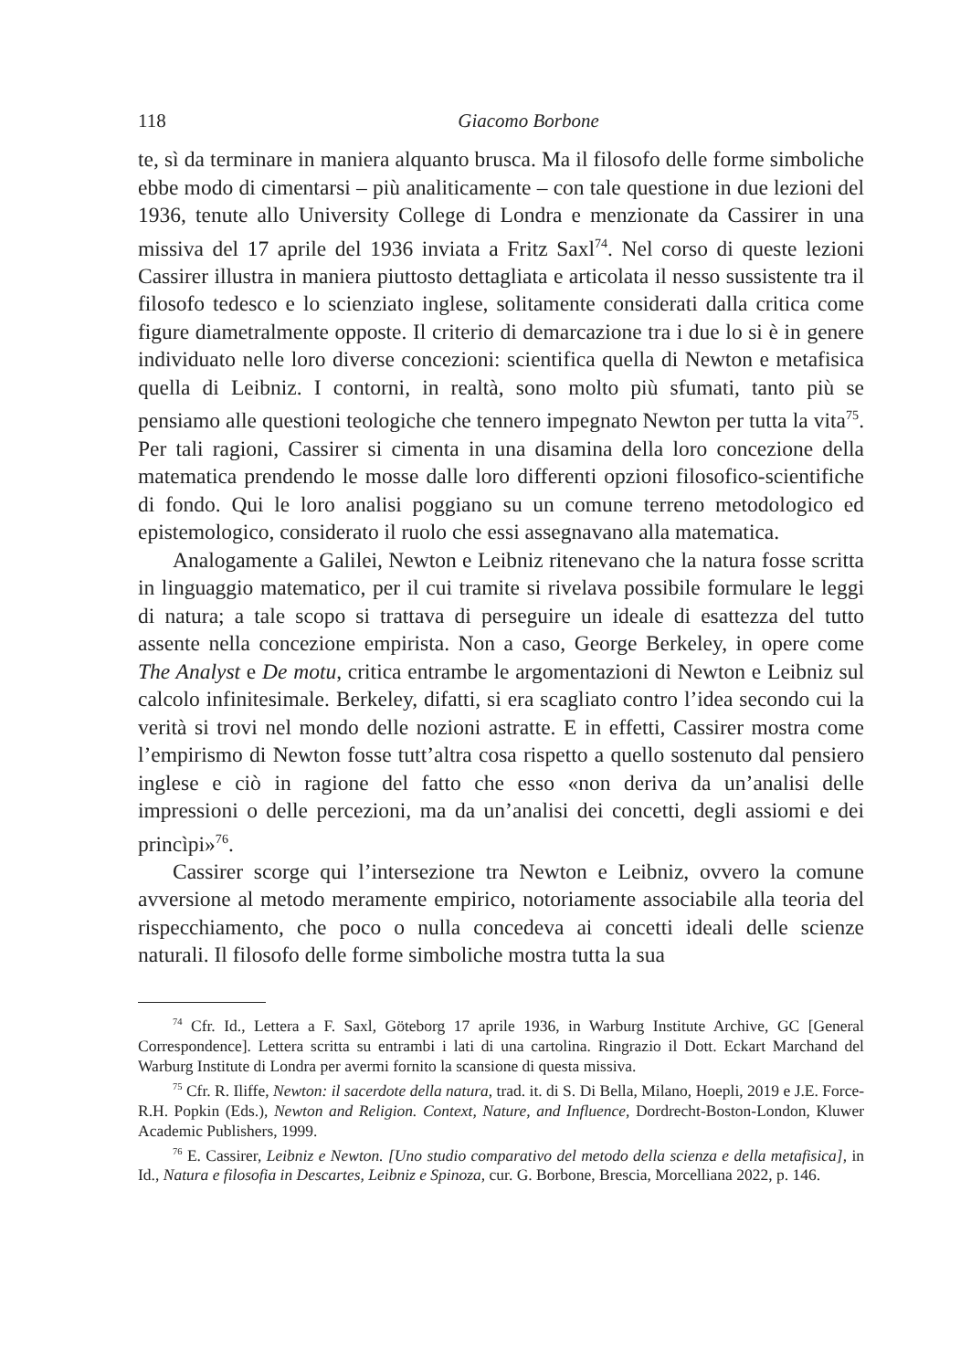118 Giacomo Borbone
te, sì da terminare in maniera alquanto brusca. Ma il filosofo delle forme simboliche ebbe modo di cimentarsi – più analiticamente – con tale questione in due lezioni del 1936, tenute allo University College di Londra e menzionate da Cassirer in una missiva del 17 aprile del 1936 inviata a Fritz Saxl<sup>74</sup>. Nel corso di queste lezioni Cassirer illustra in maniera piuttosto dettagliata e articolata il nesso sussistente tra il filosofo tedesco e lo scienziato inglese, solitamente considerati dalla critica come figure diametralmente opposte. Il criterio di demarcazione tra i due lo si è in genere individuato nelle loro diverse concezioni: scientifica quella di Newton e metafisica quella di Leibniz. I contorni, in realtà, sono molto più sfumati, tanto più se pensiamo alle questioni teologiche che tennero impegnato Newton per tutta la vita<sup>75</sup>. Per tali ragioni, Cassirer si cimenta in una disamina della loro concezione della matematica prendendo le mosse dalle loro differenti opzioni filosofico-scientifiche di fondo. Qui le loro analisi poggiano su un comune terreno metodologico ed epistemologico, considerato il ruolo che essi assegnavano alla matematica.
Analogamente a Galilei, Newton e Leibniz ritenevano che la natura fosse scritta in linguaggio matematico, per il cui tramite si rivelava possibile formulare le leggi di natura; a tale scopo si trattava di perseguire un ideale di esattezza del tutto assente nella concezione empirista. Non a caso, George Berkeley, in opere come The Analyst e De motu, critica entrambe le argomentazioni di Newton e Leibniz sul calcolo infinitesimale. Berkeley, difatti, si era scagliato contro l’idea secondo cui la verità si trovi nel mondo delle nozioni astratte. E in effetti, Cassirer mostra come l’empirismo di Newton fosse tutt’altra cosa rispetto a quello sostenuto dal pensiero inglese e ciò in ragione del fatto che esso «non deriva da un’analisi delle impressioni o delle percezioni, ma da un’analisi dei concetti, degli assiomi e dei princìpi»<sup>76</sup>.
Cassirer scorge qui l’intersezione tra Newton e Leibniz, ovvero la comune avversione al metodo meramente empirico, notoriamente associabile alla teoria del rispecchiamento, che poco o nulla concedeva ai concetti ideali delle scienze naturali. Il filosofo delle forme simboliche mostra tutta la sua
<sup>74</sup> Cfr. Id., Lettera a F. Saxl, Göteborg 17 aprile 1936, in Warburg Institute Archive, GC [General Correspondence]. Lettera scritta su entrambi i lati di una cartolina. Ringrazio il Dott. Eckart Marchand del Warburg Institute di Londra per avermi fornito la scansione di questa missiva.
<sup>75</sup> Cfr. R. Iliffe, Newton: il sacerdote della natura, trad. it. di S. Di Bella, Milano, Hoepli, 2019 e J.E. Force-R.H. Popkin (Eds.), Newton and Religion. Context, Nature, and Influence, Dordrecht-Boston-London, Kluwer Academic Publishers, 1999.
<sup>76</sup> E. Cassirer, Leibniz e Newton. [Uno studio comparativo del metodo della scienza e della metafisica], in Id., Natura e filosofia in Descartes, Leibniz e Spinoza, cur. G. Borbone, Brescia, Morcelliana 2022, p. 146.